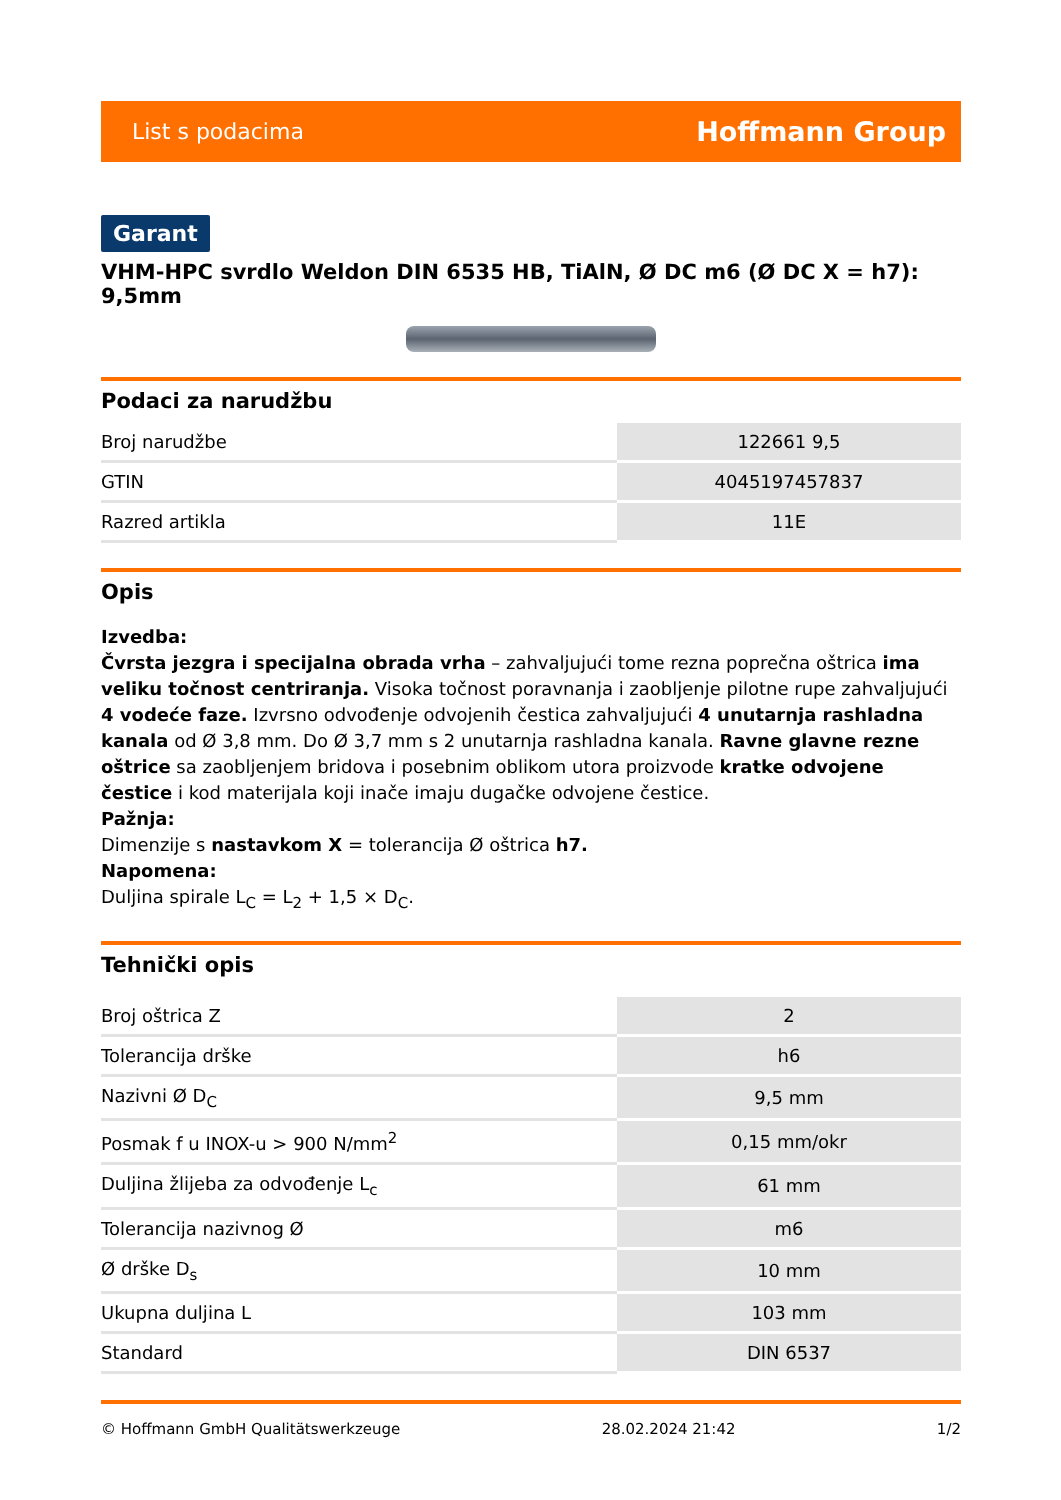List s podacima Hoffmann Group
Garant
VHM-HPC svrdlo Weldon DIN 6535 HB, TiAlN, Ø DC m6 (Ø DC X = h7): 9,5mm
Podaci za narudžbu
| Broj narudžbe | 122661 9,5 |
| GTIN | 4045197457837 |
| Razred artikla | 11E |
Opis
Izvedba:
Čvrsta jezgra i specijalna obrada vrha – zahvaljujući tome rezna poprečna oštrica ima veliku točnost centriranja. Visoka točnost poravnanja i zaobljenje pilotne rupe zahvaljujući 4 vodeće faze. Izvrsno odvođenje odvojenih čestica zahvaljujući 4 unutarnja rashladna kanala od Ø 3,8 mm. Do Ø 3,7 mm s 2 unutarnja rashladna kanala. Ravne glavne rezne oštrice sa zaobljenjem bridova i posebnim oblikom utora proizvode kratke odvojene čestice i kod materijala koji inače imaju dugačke odvojene čestice.
Pažnja:
Dimenzije s nastavkom X = tolerancija Ø oštrica h7.
Napomena:
Duljina spirale L<sub>C</sub> = L<sub>2</sub> + 1,5 × D<sub>C</sub>.
Tehnički opis
| Broj oštrica Z | 2 |
| Tolerancija drške | h6 |
| Nazivni Ø D<sub>C</sub> | 9,5 mm |
| Posmak f u INOX-u > 900 N/mm<sup>2</sup> | 0,15 mm/okr |
| Duljina žlijeba za odvođenje L<sub>c</sub> | 61 mm |
| Tolerancija nazivnog Ø | m6 |
| Ø drške D<sub>s</sub> | 10 mm |
| Ukupna duljina L | 103 mm |
| Standard | DIN 6537 |
© Hoffmann GmbH Qualitätswerkzeuge 28.02.2024 21:42 1/2